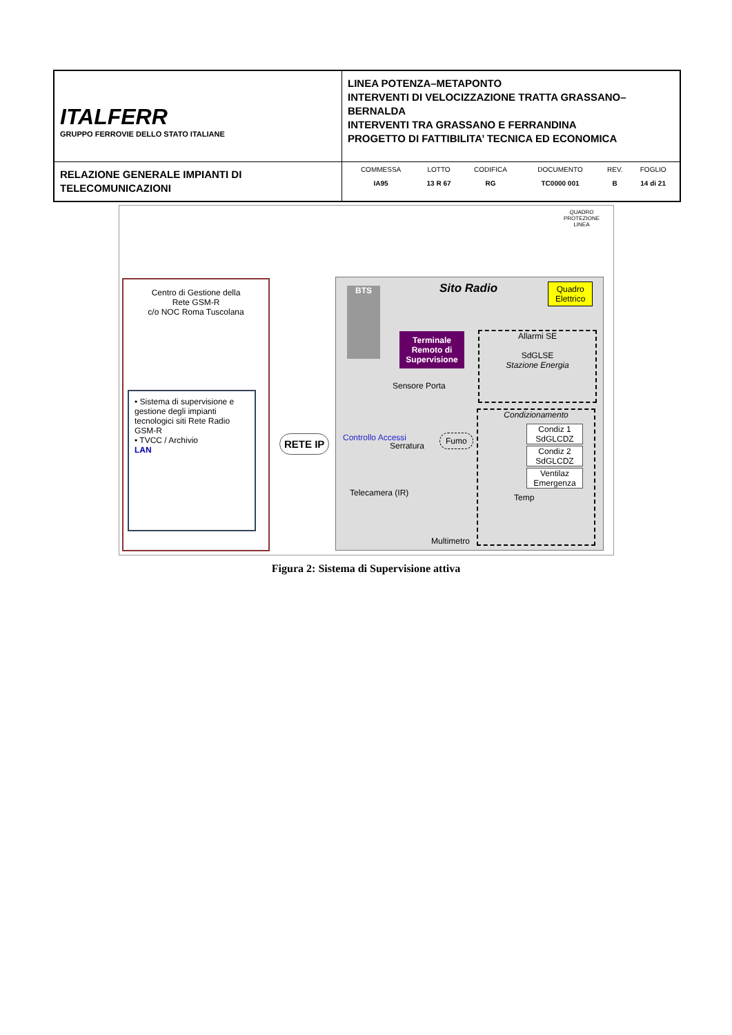| ITALFERR GRUPPO FERROVIE DELLO STATO ITALIANE | LINEA POTENZA–METAPONTO INTERVENTI DI VELOCIZZAZIONE TRATTA GRASSANO–BERNALDA INTERVENTI TRA GRASSANO E FERRANDINA PROGETTO DI FATTIBILITA’ TECNICA ED ECONOMICA |
| RELAZIONE GENERALE IMPIANTI DI TELECOMUNICAZIONI | / COMMESSA / LOTTO / CODIFICA / DOCUMENTO / REV. / FOGLIO / / IA95 / 13 R 67 / RG / TC0000 001 / B / 14 di 21 / |
QUADRO
PROTEZIONE
LINEA
Centro di Gestione della
Rete GSM-R
c/o NOC Roma Tuscolana
• Sistema di supervisione e gestione degli impianti tecnologici siti Rete Radio GSM-R
• TVCC / Archivio
LAN
RETE IP
BTS Sito Radio
Quadro
Elettrico
Terminale Remoto di Supervisione
Allarmi SE
SdGLSE
Stazione Energia
Sensore Porta
Controllo Accessi
Serratura
Fumo
Telecamera (IR)
Multimetro
Condizionamento
Condiz 1
SdGLCDZ
Condiz 2
SdGLCDZ
Ventilaz Emergenza
Temp
Figura 2: Sistema di Supervisione attiva